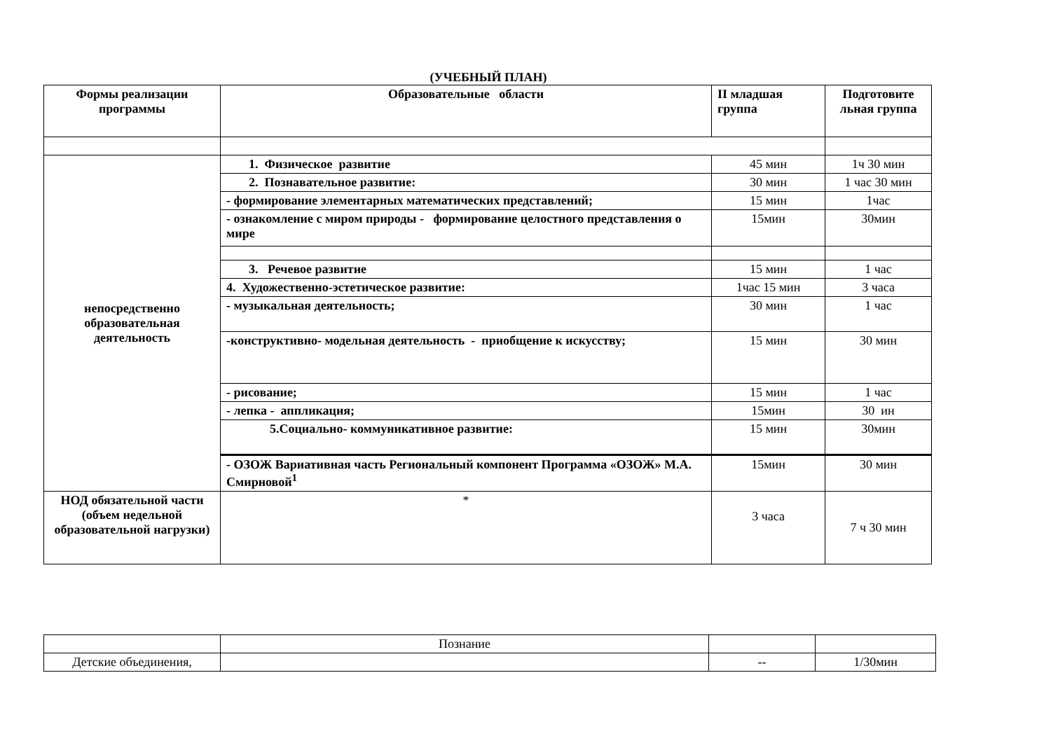(УЧЕБНЫЙ ПЛАН)
| Формы реализации программы | Образовательные области | II младшая группа | Подготовите льная группа |
| --- | --- | --- | --- |
| непосредственно образовательная деятельность | 1. Физическое развитие | 45 мин | 1ч 30 мин |
| | 2. Познавательное развитие: | 30 мин | 1 час 30 мин |
| | - формирование элементарных математических представлений; | 15 мин | 1час |
| | - ознакомление с миром природы - формирование целостного представления о мире | 15мин | 30мин |
| | 3. Речевое развитие | 15 мин | 1 час |
| | 4. Художественно-эстетическое развитие: | 1час 15 мин | 3 часа |
| | - музыкальная деятельность; | 30 мин | 1 час |
| | -конструктивно- модельная деятельность - приобщение к искусству; | 15 мин | 30 мин |
| | - рисование; | 15 мин | 1 час |
| | - лепка - аппликация; | 15мин | 30 ин |
| | 5.Социально- коммуникативное развитие: | 15 мин | 30мин |
| | - ОЗОЖ Вариативная часть Региональный компонент Программа «ОЗОЖ» М.А. Смирновой<sup>1</sup> | 15мин | 30 мин |
| НОД обязательной части (объем недельной образовательной нагрузки) | * | 3 часа | 7 ч 30 мин |
| | Познание | | |
| Детские объединения, | | -- | 1/30мин |